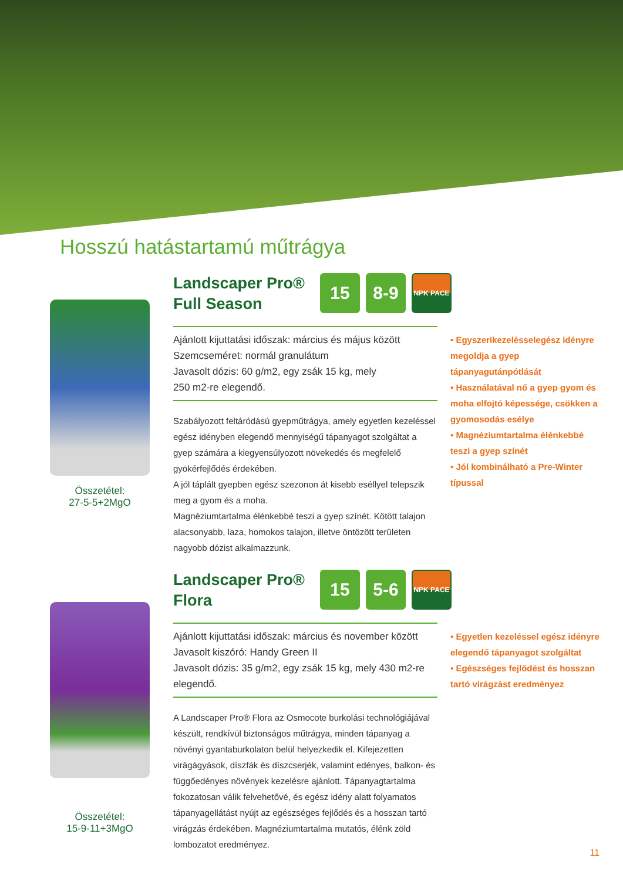Hosszú hatástartamú műtrágya
Összetétel:
27-5-5+2MgO
Landscaper Pro®
Full Season
15 8-9
NPK PACE
Ajánlott kijuttatási időszak: március és május között
Szemcseméret: normál granulátum
Javasolt dózis: 60 g/m2, egy zsák 15 kg, mely
250 m2-re elegendő.
Szabályozott feltáródású gyepműtrágya, amely egyetlen kezeléssel egész idényben elegendő mennyiségű tápanyagot szolgáltat a gyep számára a kiegyensúlyozott növekedés és megfelelő gyökérfejlődés érdekében.
A jól táplált gyepben egész szezonon át kisebb eséllyel telepszik meg a gyom és a moha.
Magnéziumtartalma élénkebbé teszi a gyep színét. Kötött talajon alacsonyabb, laza, homokos talajon, illetve öntözött területen nagyobb dózist alkalmazzunk.
• Egyszerikezelésselegész idényre megoldja a gyep tápanyagutánpótlását
• Használatával nő a gyep gyom és moha elfojtó képessége, csökken a gyomosodás esélye
• Magnéziumtartalma élénkebbé teszi a gyep színét
• Jól kombinálható a Pre-Winter típussal
Összetétel:
15-9-11+3MgO
Landscaper Pro®
Flora
15 5-6
NPK PACE
Ajánlott kijuttatási időszak: március és november között
Javasolt kiszóró: Handy Green II
Javasolt dózis: 35 g/m2, egy zsák 15 kg, mely 430 m2-re elegendő.
A Landscaper Pro® Flora az Osmocote burkolási technológiájával készült, rendkívül biztonságos műtrágya, minden tápanyag a növényi gyantaburkolaton belül helyezkedik el. Kifejezetten virágágyások, díszfák és díszcserjék, valamint edényes, balkon- és függőedényes növények kezelésre ajánlott. Tápanyagtartalma fokozatosan válik felvehetővé, és egész idény alatt folyamatos tápanyagellátást nyújt az egészséges fejlődés és a hosszan tartó virágzás érdekében. Magnéziumtartalma mutatós, élénk zöld lombozatot eredményez.
• Egyetlen kezeléssel egész idényre elegendő tápanyagot szolgáltat
• Egészséges fejlődést és hosszan tartó virágzást eredményez
11